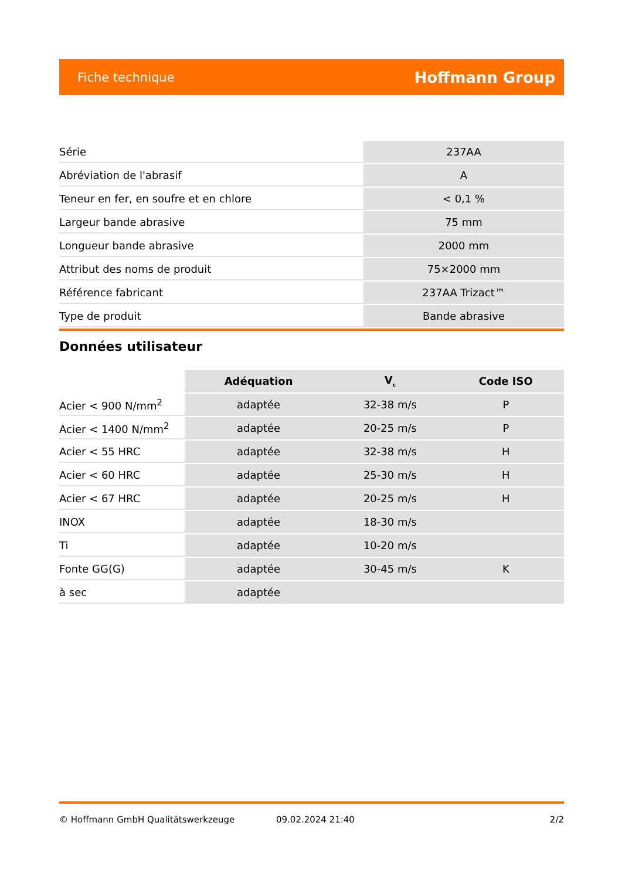Fiche technique Hoffmann Group
| Série | 237AA |
| Abréviation de l'abrasif | A |
| Teneur en fer, en soufre et en chlore | < 0,1 % |
| Largeur bande abrasive | 75 mm |
| Longueur bande abrasive | 2000 mm |
| Attribut des noms de produit | 75×2000 mm |
| Référence fabricant | 237AA Trizact™ |
| Type de produit | Bande abrasive |
Données utilisateur
| | Adéquation | V<sub>c</sub> | Code ISO |
| Acier < 900 N/mm<sup>2</sup> | adaptée | 32-38 m/s | P |
| Acier < 1400 N/mm<sup>2</sup> | adaptée | 20-25 m/s | P |
| Acier < 55 HRC | adaptée | 32-38 m/s | H |
| Acier < 60 HRC | adaptée | 25-30 m/s | H |
| Acier < 67 HRC | adaptée | 20-25 m/s | H |
| INOX | adaptée | 18-30 m/s | |
| Ti | adaptée | 10-20 m/s | |
| Fonte GG(G) | adaptée | 30-45 m/s | K |
| à sec | adaptée | | |
© Hoffmann GmbH Qualitätswerkzeuge 09.02.2024 21:40 2/2